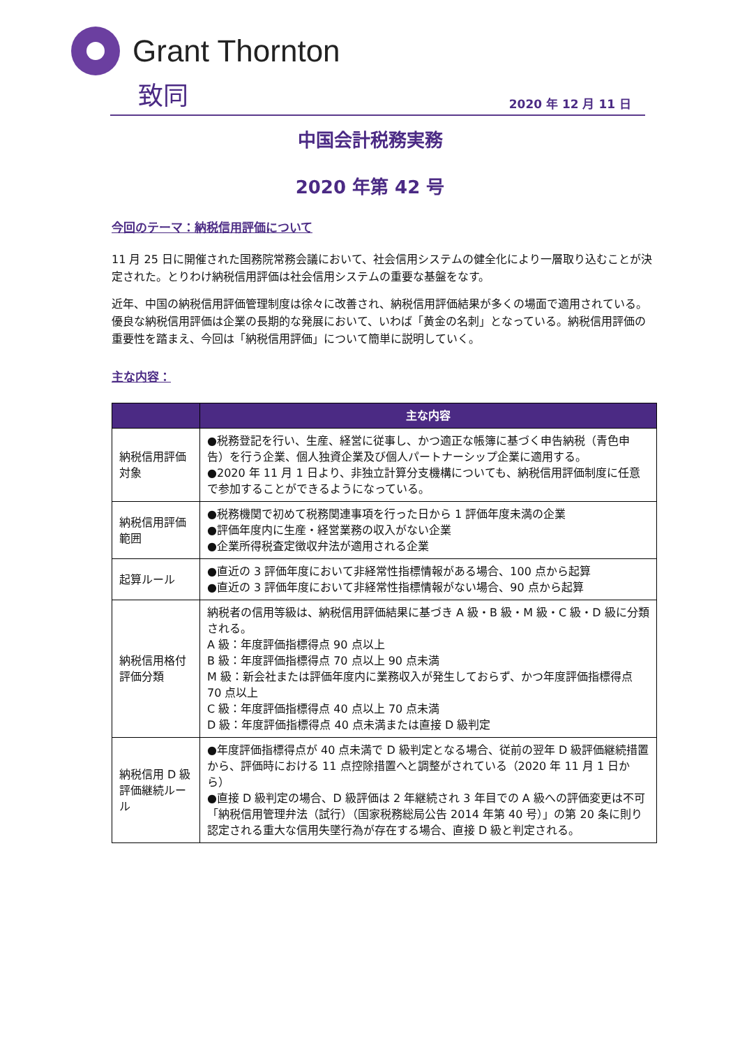Grant Thornton
致同
2020 年 12 月 11 日
中国会計税務実務
2020 年第 42 号
今回のテーマ：納税信用評価について
11 月 25 日に開催された国務院常務会議において、社会信用システムの健全化により一層取り込むことが決定された。とりわけ納税信用評価は社会信用システムの重要な基盤をなす。
近年、中国の納税信用評価管理制度は徐々に改善され、納税信用評価結果が多くの場面で適用されている。優良な納税信用評価は企業の長期的な発展において、いわば「黄金の名刺」となっている。納税信用評価の重要性を踏まえ、今回は「納税信用評価」について簡単に説明していく。
主な内容：
| | 主な内容 |
| --- | --- |
| 納税信用評価対象 | ●税務登記を行い、生産、経営に従事し、かつ適正な帳簿に基づく申告納税（青色申告）を行う企業、個人独資企業及び個人パートナーシップ企業に適用する。 ●2020 年 11 月 1 日より、非独立計算分支機構についても、納税信用評価制度に任意で参加することができるようになっている。 |
| 納税信用評価範囲 | ●税務機関で初めて税務関連事項を行った日から 1 評価年度未満の企業 ●評価年度内に生産・経営業務の収入がない企業 ●企業所得税査定徴収弁法が適用される企業 |
| 起算ルール | ●直近の 3 評価年度において非経常性指標情報がある場合、100 点から起算 ●直近の 3 評価年度において非経常性指標情報がない場合、90 点から起算 |
| 納税信用格付評価分類 | 納税者の信用等級は、納税信用評価結果に基づき A 級・B 級・M 級・C 級・D 級に分類される。 A 級：年度評価指標得点 90 点以上 B 級：年度評価指標得点 70 点以上 90 点未満 M 級：新会社または評価年度内に業務収入が発生しておらず、かつ年度評価指標得点 70 点以上 C 級：年度評価指標得点 40 点以上 70 点未満 D 級：年度評価指標得点 40 点未満または直接 D 級判定 |
| 納税信用 D 級評価継続ルール | ●年度評価指標得点が 40 点未満で D 級判定となる場合、従前の翌年 D 級評価継続措置から、評価時における 11 点控除措置へと調整がされている（2020 年 11 月 1 日から） ●直接 D 級判定の場合、D 級評価は 2 年継続され 3 年目での A 級への評価変更は不可 「納税信用管理弁法（試行）（国家税務総局公告 2014 年第 40 号）」の第 20 条に則り認定される重大な信用失墜行為が存在する場合、直接 D 級と判定される。 |